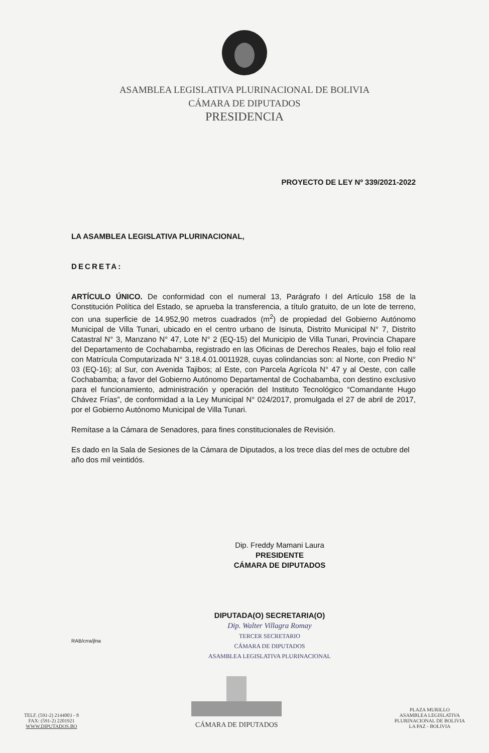ASAMBLEA LEGISLATIVA PLURINACIONAL DE BOLIVIA
CÁMARA DE DIPUTADOS
PRESIDENCIA
PROYECTO DE LEY Nº 339/2021-2022
LA ASAMBLEA LEGISLATIVA PLURINACIONAL,
DECRETA:
ARTÍCULO ÚNICO. De conformidad con el numeral 13, Parágrafo I del Artículo 158 de la Constitución Política del Estado, se aprueba la transferencia, a título gratuito, de un lote de terreno, con una superficie de 14.952,90 metros cuadrados (m<sup>2</sup>) de propiedad del Gobierno Autónomo Municipal de Villa Tunari, ubicado en el centro urbano de Isinuta, Distrito Municipal N° 7, Distrito Catastral N° 3, Manzano N° 47, Lote N° 2 (EQ-15) del Municipio de Villa Tunari, Provincia Chapare del Departamento de Cochabamba, registrado en las Oficinas de Derechos Reales, bajo el folio real con Matrícula Computarizada N° 3.18.4.01.0011928, cuyas colindancias son: al Norte, con Predio N° 03 (EQ-16); al Sur, con Avenida Tajibos; al Este, con Parcela Agrícola N° 47 y al Oeste, con calle Cochabamba; a favor del Gobierno Autónomo Departamental de Cochabamba, con destino exclusivo para el funcionamiento, administración y operación del Instituto Tecnológico “Comandante Hugo Chávez Frías”, de conformidad a la Ley Municipal N° 024/2017, promulgada el 27 de abril de 2017, por el Gobierno Autónomo Municipal de Villa Tunari.
Remítase a la Cámara de Senadores, para fines constitucionales de Revisión.
Es dado en la Sala de Sesiones de la Cámara de Diputados, a los trece días del mes de octubre del año dos mil veintidós.
Dip. Freddy Mamani Laura
PRESIDENTE
CÁMARA DE DIPUTADOS
DIPUTADA(O) SECRETARIA(O)
Dip. Walter Villagra Romay
TERCER SECRETARIO
CÁMARA DE DIPUTADOS
ASAMBLEA LEGISLATIVA PLURINACIONAL
RAB/crra/jlna
TELF. (591-2) 2144003 - 8
FAX: (591-2) 2201921
WWW.DIPUTADOS.BO
CÁMARA DE DIPUTADOS
PLAZA MURILLO
ASAMBLEA LEGISLATIVA
PLURINACIONAL DE BOLIVIA
LA PAZ - BOLIVIA